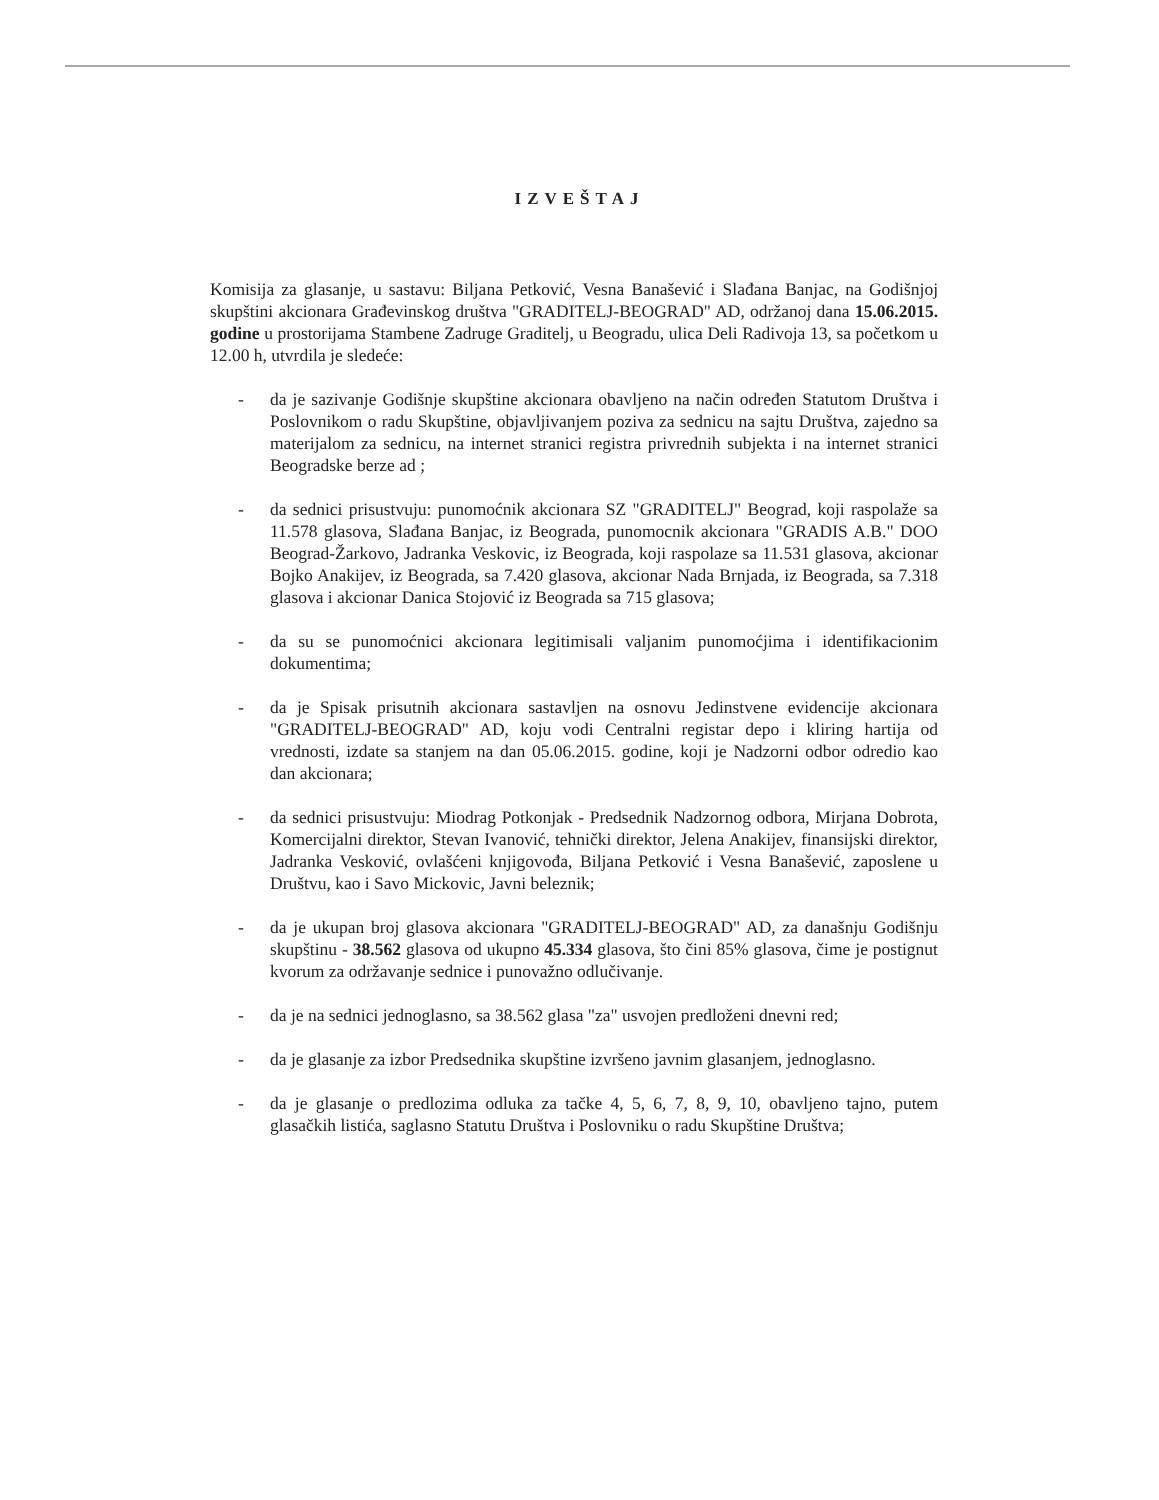IZVEŠTAJ
Komisija za glasanje, u sastavu: Biljana Petković, Vesna Banašević i Slađana Banjac, na Godišnjoj skupštini akcionara Građevinskog društva "GRADITELJ-BEOGRAD" AD, održanoj dana 15.06.2015. godine u prostorijama Stambene Zadruge Graditelj, u Beogradu, ulica Deli Radivoja 13, sa početkom u 12.00 h, utvrdila je sledeće:
- da je sazivanje Godišnje skupštine akcionara obavljeno na način određen Statutom Društva i Poslovnikom o radu Skupštine, objavljivanjem poziva za sednicu na sajtu Društva, zajedno sa materijalom za sednicu, na internet stranici registra privrednih subjekta i na internet stranici Beogradske berze ad ;
- da sednici prisustvuju: punomoćnik akcionara SZ "GRADITELJ" Beograd, koji raspolaže sa 11.578 glasova, Slađana Banjac, iz Beograda, punomocnik akcionara "GRADIS A.B." DOO Beograd-Žarkovo, Jadranka Veskovic, iz Beograda, koji raspolaze sa 11.531 glasova, akcionar Bojko Anakijev, iz Beograda, sa 7.420 glasova, akcionar Nada Brnjada, iz Beograda, sa 7.318 glasova i akcionar Danica Stojović iz Beograda sa 715 glasova;
- da su se punomoćnici akcionara legitimisali valjanim punomoćjima i identifikacionim dokumentima;
- da je Spisak prisutnih akcionara sastavljen na osnovu Jedinstvene evidencije akcionara "GRADITELJ-BEOGRAD" AD, koju vodi Centralni registar depo i kliring hartija od vrednosti, izdate sa stanjem na dan 05.06.2015. godine, koji je Nadzorni odbor odredio kao dan akcionara;
- da sednici prisustvuju: Miodrag Potkonjak - Predsednik Nadzornog odbora, Mirjana Dobrota, Komercijalni direktor, Stevan Ivanović, tehnički direktor, Jelena Anakijev, finansijski direktor, Jadranka Vesković, ovlašćeni knjigovođa, Biljana Petković i Vesna Banašević, zaposlene u Društvu, kao i Savo Mickovic, Javni beleznik;
- da je ukupan broj glasova akcionara "GRADITELJ-BEOGRAD" AD, za današnju Godišnju skupštinu - 38.562 glasova od ukupno 45.334 glasova, što čini 85% glasova, čime je postignut kvorum za održavanje sednice i punovažno odlučivanje.
- da je na sednici jednoglasno, sa 38.562 glasa "za" usvojen predloženi dnevni red;
- da je glasanje za izbor Predsednika skupštine izvršeno javnim glasanjem, jednoglasno.
- da je glasanje o predlozima odluka za tačke 4, 5, 6, 7, 8, 9, 10, obavljeno tajno, putem glasačkih listića, saglasno Statutu Društva i Poslovniku o radu Skupštine Društva;